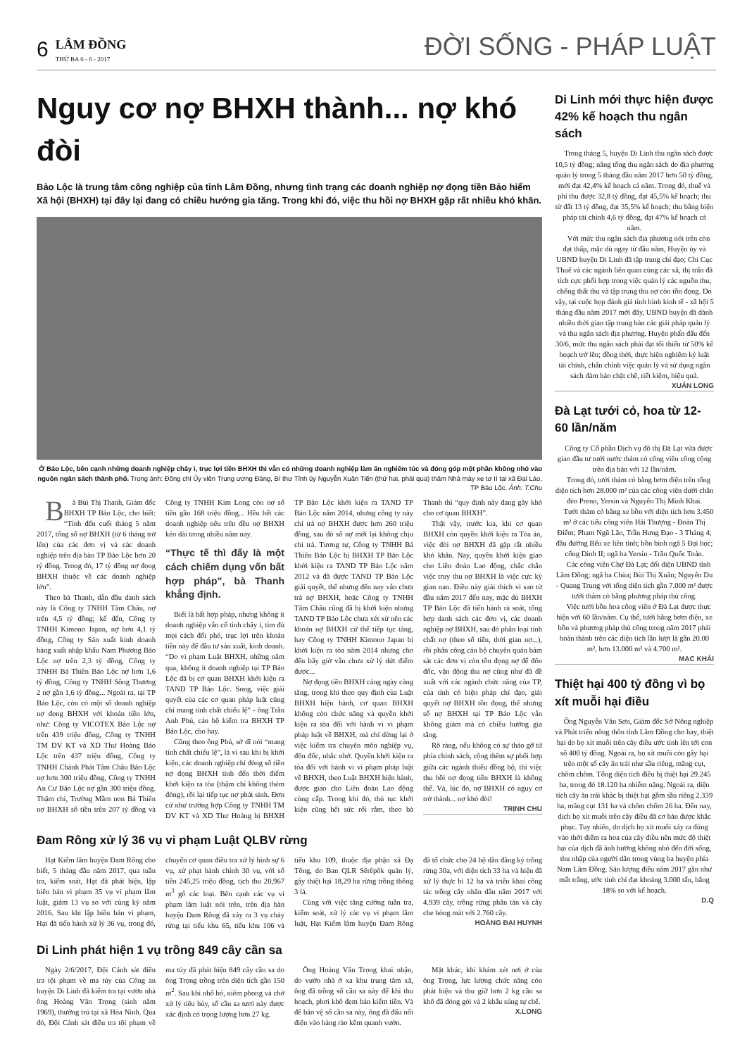6
LÂM ĐỒNG
THỨ BA 6 - 6 - 2017
ĐỜI SỐNG - PHÁP LUẬT
Nguy cơ nợ BHXH thành... nợ khó đòi
Bảo Lộc là trung tâm công nghiệp của tỉnh Lâm Đồng, nhưng tình trạng các doanh nghiệp nợ đọng tiền Bảo hiểm Xã hội (BHXH) tại đây lại đang có chiều hướng gia tăng. Trong khi đó, việc thu hồi nợ BHXH gặp rất nhiều khó khăn.
Ở Bảo Lộc, bên cạnh những doanh nghiệp chây ì, trục lợi tiền BHXH thì vẫn có những doanh nghiệp làm ăn nghiêm túc và đóng góp một phần không nhỏ vào nguồn ngân sách thành phố. Trong ảnh: Đồng chí Ủy viên Trung ương Đảng, Bí thư Tỉnh ủy Nguyễn Xuân Tiến (thứ hai, phải qua) thăm Nhà máy xe tơ II tại xã Đại Lào, TP Bảo Lộc. Ảnh: T.Chu
Bà Bùi Thị Thanh, Giám đốc BHXH TP Bảo Lộc, cho biết: “Tính đến cuối tháng 5 năm 2017, tổng số nợ BHXH (từ 6 tháng trở lên) của các đơn vị và các doanh nghiệp trên địa bàn TP Bảo Lộc hơn 20 tỷ đồng. Trong đó, 17 tỷ đồng nợ đọng BHXH thuộc về các doanh nghiệp lớn”.
Theo bà Thanh, dẫn đầu danh sách này là Công ty TNHH Tâm Châu, nợ trên 4,5 tỷ đồng; kế đến, Công ty TNHH Kimono Japan, nợ hơn 4,1 tỷ đồng, Công ty Sản xuất kinh doanh hàng xuất nhập khẩu Nam Phương Bảo Lộc nợ trên 2,3 tỷ đồng, Công ty TNHH Bá Thiên Bảo Lộc nợ hơn 1,6 tỷ đồng, Công ty TNHH Sông Thương 2 nợ gần 1,6 tỷ đồng... Ngoài ra, tại TP Bảo Lộc, còn có một số doanh nghiệp nợ đọng BHXH với khoản tiền lớn, như: Công ty VICOTEX Bảo Lộc nợ trên 439 triệu đồng, Công ty TNHH TM DV KT và XD Thư Hoàng Bảo Lộc trên 437 triệu đồng, Công ty TNHH Chánh Phát Tâm Châu Bảo Lộc nợ hơn 300 triệu đồng, Công ty TNHH An Cư Bảo Lộc nợ gần 300 triệu đồng. Thậm chí, Trường Mầm non Bá Thiên nợ BHXH số tiền trên 207 tỷ đồng và Công ty TNHH Kim Long còn nợ số tiền gần 168 triệu đồng... Hều hết các doanh nghiệp nêu trên đều nợ BHXH kéo dài trong nhiều năm nay.
“Thực tế thì đấy là một cách chiếm dụng vốn bất hợp pháp”, bà Thanh khẳng định.
Biết là bất hợp pháp, nhưng không ít doanh nghiệp vẫn cố tình chây ì, tìm đủ mọi cách đối phó, trục lợi trên khoản tiền này để đầu tư sản xuất, kinh doanh. “Do vi phạm Luật BHXH, những năm qua, không ít doanh nghiệp tại TP Bảo Lộc đã bị cơ quan BHXH khởi kiện ra TAND TP Bảo Lộc. Song, việc giải quyết của các cơ quan pháp luật cũng chỉ mang tính chất chiếu lệ” - ông Trần Anh Phú, cán bộ kiểm tra BHXH TP Bảo Lộc, cho hay.
Cũng theo ông Phú, sở dĩ nói “mang tính chất chiếu lệ”, là vì sau khi bị khởi kiện, các doanh nghiệp chỉ đóng số tiền nợ đọng BHXH tính đến thời điểm khởi kiện ra tòa (thậm chí không thèm đóng), rồi lại tiếp tục nợ phát sinh. Đơn cử như trường hợp Công ty TNHH TM DV KT và XD Thư Hoàng bị BHXH TP Bảo Lộc khởi kiện ra TAND TP Bảo Lộc năm 2014, nhưng công ty này chỉ trả nợ BHXH được hơn 260 triệu đồng, sau đó số nợ mới lại không chịu chi trả. Tương tự, Công ty TNHH Bá Thiên Bảo Lộc bị BHXH TP Bảo Lộc khởi kiện ra TAND TP Bảo Lộc năm 2012 và đã được TAND TP Bảo Lộc giải quyết, thế nhưng đến nay vẫn chưa trả nợ BHXH, hoặc Công ty TNHH Tâm Châu cũng đã bị khởi kiện nhưng TAND TP Bảo Lộc chưa xét xử nên các khoản nợ BHXH cứ thế tiếp tục tăng, hay Công ty TNHH Kimono Japan bị khởi kiện ra tòa năm 2014 nhưng cho đến bây giờ vẫn chưa xử lý dứt điểm được...
Nợ đọng tiền BHXH càng ngày càng tăng, trong khi theo quy định của Luật BHXH hiện hành, cơ quan BHXH không còn chức năng và quyền khởi kiện ra tòa đối với hành vi vi phạm pháp luật về BHXH, mà chỉ dừng lại ở việc kiểm tra chuyên môn nghiệp vụ, đôn đốc, nhắc nhở. Quyền khởi kiện ra tòa đối với hành vi vi phạm pháp luật về BHXH, theo Luật BHXH hiện hành, được giao cho Liên đoàn Lao động cùng cấp. Trong khi đó, thủ tục khởi kiện cũng hết sức rối rắm, theo bà Thanh thì “quy định này đang gây khó cho cơ quan BHXH”.
Thật vậy, trước kia, khi cơ quan BHXH còn quyền khởi kiện ra Tòa án, việc đòi nợ BHXH đã gặp rất nhiều khó khăn. Nay, quyền khởi kiện giao cho Liên đoàn Lao động, chắc chắn việc truy thu nợ BHXH là việc cực kỳ gian nan. Điều này giải thích vì sao từ đầu năm 2017 đến nay, mặc dù BHXH TP Bảo Lộc đã tiến hành rà soát, tổng hợp danh sách các đơn vị, các doanh nghiệp nợ BHXH, sau đó phân loại tính chất nợ (theo số tiền, thời gian nợ...), rồi phân công cán bộ chuyên quản bám sát các đơn vị còn tồn đọng nợ để đôn đốc, vận động thu nợ cũng như đã đề xuất với các ngành chức năng của TP, của tỉnh có biện pháp chỉ đạo, giải quyết nợ BHXH tồn đọng, thế nhưng số nợ BHXH tại TP Bảo Lộc vẫn không giảm mà có chiều hướng gia tăng.
Rõ ràng, nếu không có sự tháo gỡ từ phía chính sách, cộng thêm sự phối hợp giữa các ngành thiếu đồng bộ, thì việc thu hồi nợ đọng tiền BHXH là không thể. Và, lúc đó, nợ BHXH có nguy cơ trở thành... nợ khó đòi!
TRỊNH CHU
Đam Rông xử lý 36 vụ vi phạm Luật QLBV rừng
Hạt Kiểm lâm huyện Đam Rông cho biết, 5 tháng đầu năm 2017, qua tuần tra, kiểm soát, Hạt đã phát hiện, lập biên bản vi phạm 35 vụ vi phạm lâm luật, giảm 13 vụ so với cùng kỳ năm 2016. Sau khi lập biên bản vi phạm, Hạt đã tiến hành xử lý 36 vụ, trong đó, chuyển cơ quan điều tra xử lý hình sự 6 vụ, xử phạt hành chính 30 vụ, với số tiền 245,25 triệu đồng, tịch thu 20,967 m<sup>3</sup> gỗ các loại. Bên cạnh các vụ vi phạm lâm luật nói trên, trên địa bàn huyện Đam Rông đã xảy ra 3 vụ cháy rừng tại tiểu khu 65, tiểu khu 106 và tiểu khu 109, thuộc địa phận xã Đạ Tông, do Ban QLR Sêrêpôk quản lý, gây thiệt hại 18,29 ha rừng trồng thông 3 lá.
Cùng với việc tăng cường tuần tra, kiểm soát, xử lý các vụ vi phạm lâm luật, Hạt Kiểm lâm huyện Đam Rông đã tổ chức cho 24 hộ dân đăng ký trồng rừng 30a, với diện tích 33 ha và hiện đã xử lý thực bì 12 ha và triển khai công tác trồng cây nhân dân năm 2017 với 4.939 cây, trồng rừng phân tán và cây che bóng mát với 2.760 cây.
HOÀNG ĐẠI HUYNH
Di Linh phát hiện 1 vụ trồng 849 cây cần sa
Ngày 2/6/2017, Đội Cảnh sát điều tra tội phạm về ma túy của Công an huyện Di Linh đã kiểm tra tại vườn nhà ông Hoàng Văn Trọng (sinh năm 1969), thường trú tại xã Hòa Ninh. Qua đó, Đội Cảnh sát điều tra tội phạm về ma túy đã phát hiện 849 cây cần sa do ông Trọng trồng trên diện tích gần 150 m<sup>2</sup>. Sau khi nhổ bỏ, niêm phong và chờ xử lý tiêu hủy, số cần sa tươi này được xác định có trọng lượng hơn 27 kg.
Ông Hoàng Văn Trọng khai nhận, do vườn nhà ở xa khu trung tâm xã, ông đã trồng số cần sa này để khi thu hoạch, phơi khô đem bán kiếm tiền. Và để bảo vệ số cần sa này, ông đã đấu nối điện vào hàng rào kẽm quanh vườn.
Mặt khác, khi khám xét nơi ở của ông Trọng, lực lượng chức năng còn phát hiện và thu giữ hơn 2 kg cần sa khô đã đóng gói và 2 khẩu súng tự chế.
X.LONG
Di Linh mới thực hiện được 42% kế hoạch thu ngân sách
Trong tháng 5, huyện Di Linh thu ngân sách được 10,5 tỷ đồng; nâng tổng thu ngân sách do địa phương quản lý trong 5 tháng đầu năm 2017 hơn 50 tỷ đồng, mới đạt 42,4% kế hoạch cả năm. Trong đó, thuế và phí thu được 32,8 tỷ đồng, đạt 45,5% kế hoạch; thu từ đất 13 tỷ đồng, đạt 35,5% kế hoạch; thu bằng biện pháp tài chính 4,6 tỷ đồng, đạt 47% kế hoạch cả năm.
Với mức thu ngân sách địa phương nói trên còn đạt thấp, mặc dù ngay từ đầu năm, Huyện ủy và UBND huyện Di Linh đã tập trung chỉ đạo; Chi Cục Thuế và các ngành liên quan cùng các xã, thị trấn đã tích cực phối hợp trong việc quản lý các nguồn thu, chống thất thu và tập trung thu nợ còn tồn đọng. Do vậy, tại cuộc họp đánh giá tình hình kinh tế - xã hội 5 tháng đầu năm 2017 mới đây, UBND huyện đã dành nhiều thời gian tập trung bàn các giải pháp quản lý và thu ngân sách địa phương. Huyện phấn đấu đến 30/6, mức thu ngân sách phải đạt tối thiểu từ 50% kế hoạch trở lên; đồng thời, thực hiện nghiêm kỷ luật tài chính, chấn chỉnh việc quản lý và sử dụng ngân sách đảm bảo chặt chẽ, tiết kiệm, hiệu quả.
XUÂN LONG
Đà Lạt tưới cỏ, hoa từ 12-60 lần/năm
Công ty Cổ phần Dịch vụ đô thị Đà Lạt vừa được giao đầu tư tưới nước thảm cỏ công viên công cộng trên địa bàn với 12 lần/năm.
Trong đó, tưới thảm cỏ bằng bơm điện trên tổng diện tích hơn 28.000 m² của các công viên dưới chân đèo Prenn, Yersin và Nguyễn Thị Minh Khai.
Tưới thảm cỏ bằng xe bồn với diện tích hơn 3.450 m² ở các tiểu công viên Hải Thượng - Đoàn Thị Điểm; Phạm Ngũ Lão, Trần Hưng Đạo - 3 Tháng 4; đầu đường Bến xe liên tỉnh; bồn binh ngã 5 Đại học; cổng Dinh II; ngã ba Yersin - Trần Quốc Toản.
Các công viên Chợ Đà Lạt; đối diện UBND tỉnh Lâm Đồng; ngã ba Chùa; Bùi Thị Xuân; Nguyễn Du - Quang Trung với tổng diện tích gần 7.000 m² được tưới thảm cỏ bằng phương pháp thủ công.
Việc tưới bồn hoa công viên ở Đà Lạt được thực hiện với 60 lần/năm. Cụ thể, tưới bằng bơm điện, xe bồn và phương pháp thủ công trong năm 2017 phải hoàn thành trên các diện tích lần lượt là gần 20.00 m², hơn 13.000 m² và 4.700 m².
MẠC KHẢI
Thiệt hại 400 tỷ đồng vì bọ xít muỗi hại điều
Ông Nguyễn Văn Sơn, Giám đốc Sở Nông nghiệp và Phát triển nông thôn tỉnh Lâm Đồng cho hay, thiệt hại do bọ xít muỗi trên cây điều ước tính lên tới con số 400 tỷ đồng. Ngoài ra, bọ xít muỗi còn gây hại trên một số cây ăn trái như sầu riêng, măng cụt, chôm chôm. Tổng diện tích điều bị thiệt hại 29.245 ha, trong đó 18.120 ha nhiễm nặng. Ngoài ra, diện tích cây ăn trái khác bị thiệt hại gồm sầu riêng 2.339 ha, măng cụt 131 ha và chôm chôm 26 ha. Đến nay, dịch bọ xít muỗi trên cây điều đã cơ bản được khắc phục. Tuy nhiên, do dịch bọ xít muỗi xảy ra đúng vào thời điểm ra hoa của cây điều nên mức độ thiệt hại của dịch đã ảnh hưởng không nhỏ đến đời sống, thu nhập của người dân trong vùng ba huyện phía Nam Lâm Đồng. Sản lượng điều năm 2017 gần như mất trắng, ước tính chỉ đạt khoảng 3.000 tấn, bằng 18% so với kế hoạch.
D.Q